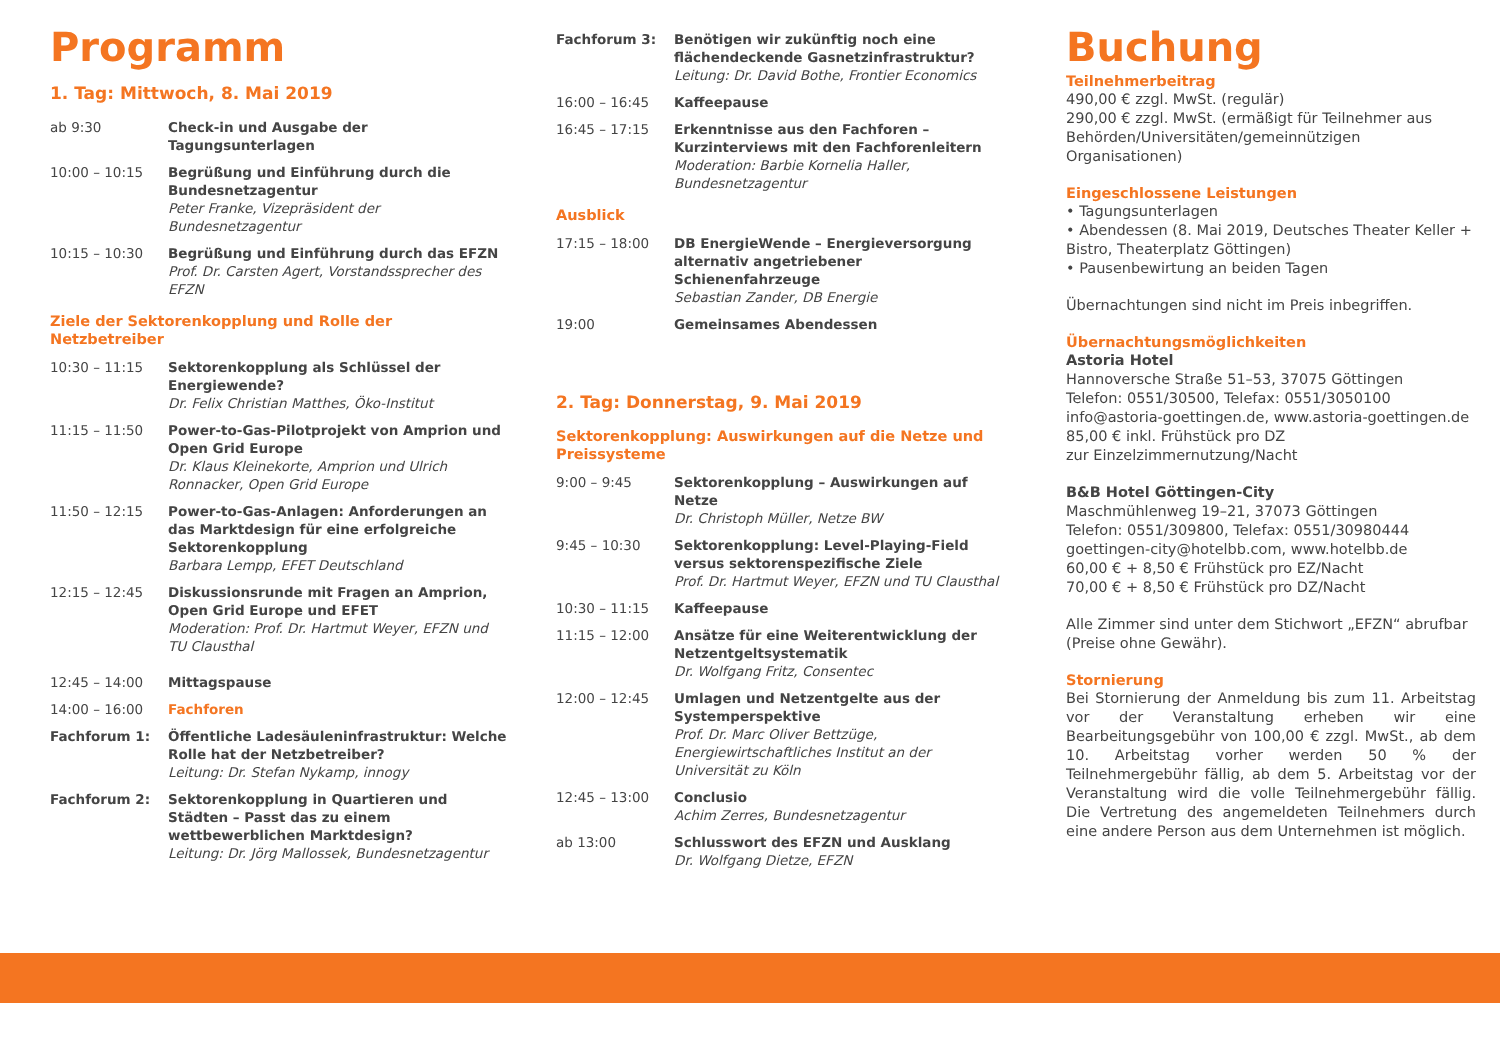Programm
1. Tag: Mittwoch, 8. Mai 2019
ab 9:30 Check-in und Ausgabe der Tagungsunterlagen
10:00 – 10:15 Begrüßung und Einführung durch die Bundesnetzagentur
Peter Franke, Vizepräsident der Bundesnetzagentur
10:15 – 10:30 Begrüßung und Einführung durch das EFZN
Prof. Dr. Carsten Agert, Vorstandssprecher des EFZN
Ziele der Sektorenkopplung und Rolle der Netzbetreiber
10:30 – 11:15 Sektorenkopplung als Schlüssel der Energiewende?
Dr. Felix Christian Matthes, Öko-Institut
11:15 – 11:50 Power-to-Gas-Pilotprojekt von Amprion und Open Grid Europe
Dr. Klaus Kleinekorte, Amprion und Ulrich Ronnacker, Open Grid Europe
11:50 – 12:15 Power-to-Gas-Anlagen: Anforderungen an das Marktdesign für eine erfolgreiche Sektorenkopplung
Barbara Lempp, EFET Deutschland
12:15 – 12:45 Diskussionsrunde mit Fragen an Amprion, Open Grid Europe und EFET
Moderation: Prof. Dr. Hartmut Weyer, EFZN und TU Clausthal
12:45 – 14:00 Mittagspause
14:00 – 16:00 Fachforen
Fachforum 1: Öffentliche Ladesäuleninfrastruktur: Welche Rolle hat der Netzbetreiber?
Leitung: Dr. Stefan Nykamp, innogy
Fachforum 2: Sektorenkopplung in Quartieren und Städten – Passt das zu einem wettbewerblichen Marktdesign?
Leitung: Dr. Jörg Mallossek, Bundesnetzagentur
Fachforum 3: Benötigen wir zukünftig noch eine flächendeckende Gasnetzinfrastruktur?
Leitung: Dr. David Bothe, Frontier Economics
16:00 – 16:45 Kaffeepause
16:45 – 17:15 Erkenntnisse aus den Fachforen – Kurzinterviews mit den Fachforenleitern
Moderation: Barbie Kornelia Haller, Bundesnetzagentur
Ausblick
17:15 – 18:00 DB EnergieWende – Energieversorgung alternativ angetriebener Schienenfahrzeuge
Sebastian Zander, DB Energie
19:00 Gemeinsames Abendessen
2. Tag: Donnerstag, 9. Mai 2019
Sektorenkopplung: Auswirkungen auf die Netze und Preissysteme
9:00 – 9:45 Sektorenkopplung – Auswirkungen auf Netze
Dr. Christoph Müller, Netze BW
9:45 – 10:30 Sektorenkopplung: Level-Playing-Field versus sektorenspezifische Ziele
Prof. Dr. Hartmut Weyer, EFZN und TU Clausthal
10:30 – 11:15 Kaffeepause
11:15 – 12:00 Ansätze für eine Weiterentwicklung der Netzentgeltsystematik
Dr. Wolfgang Fritz, Consentec
12:00 – 12:45 Umlagen und Netzentgelte aus der Systemperspektive
Prof. Dr. Marc Oliver Bettzüge, Energiewirtschaftliches Institut an der Universität zu Köln
12:45 – 13:00 Conclusio
Achim Zerres, Bundesnetzagentur
ab 13:00 Schlusswort des EFZN und Ausklang
Dr. Wolfgang Dietze, EFZN
Buchung
Teilnehmerbeitrag
490,00 € zzgl. MwSt. (regulär)
290,00 € zzgl. MwSt. (ermäßigt für Teilnehmer aus Behörden/Universitäten/gemeinnützigen Organisationen)
Eingeschlossene Leistungen
• Tagungsunterlagen
• Abendessen (8. Mai 2019, Deutsches Theater Keller + Bistro, Theaterplatz Göttingen)
• Pausenbewirtung an beiden Tagen
Übernachtungen sind nicht im Preis inbegriffen.
Übernachtungsmöglichkeiten
Astoria Hotel
Hannoversche Straße 51–53, 37075 Göttingen
Telefon: 0551/30500, Telefax: 0551/3050100
info@astoria-goettingen.de, www.astoria-goettingen.de
85,00 € inkl. Frühstück pro DZ
zur Einzelzimmernutzung/Nacht
B&B Hotel Göttingen-City
Maschmühlenweg 19–21, 37073 Göttingen
Telefon: 0551/309800, Telefax: 0551/30980444
goettingen-city@hotelbb.com, www.hotelbb.de
60,00 € + 8,50 € Frühstück pro EZ/Nacht
70,00 € + 8,50 € Frühstück pro DZ/Nacht
Alle Zimmer sind unter dem Stichwort „EFZN“ abrufbar (Preise ohne Gewähr).
Stornierung
Bei Stornierung der Anmeldung bis zum 11. Arbeitstag vor der Veranstaltung erheben wir eine Bearbeitungsgebühr von 100,00 € zzgl. MwSt., ab dem 10. Arbeitstag vorher werden 50 % der Teilnehmergebühr fällig, ab dem 5. Arbeitstag vor der Veranstaltung wird die volle Teilnehmergebühr fällig. Die Vertretung des angemeldeten Teilnehmers durch eine andere Person aus dem Unternehmen ist möglich.